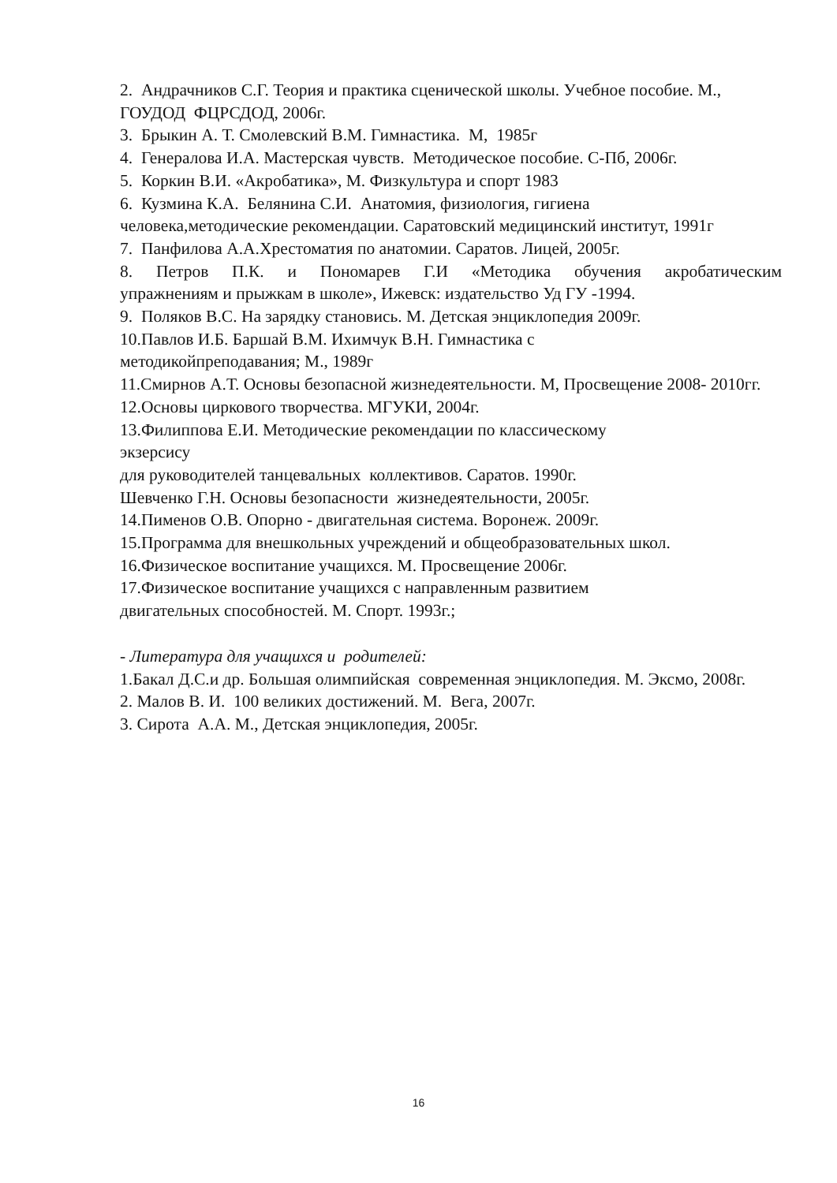2. Андрачников С.Г. Теория и практика сценической школы. Учебное пособие. М., ГОУДОД ФЦРСДОД, 2006г.
3. Брыкин А. Т. Смолевский В.М. Гимнастика. М, 1985г
4. Генералова И.А. Мастерская чувств. Методическое пособие. С-Пб, 2006г.
5. Коркин В.И. «Акробатика», М. Физкультура и спорт 1983
6. Кузмина К.А. Белянина С.И. Анатомия, физиология, гигиена
человека,методические рекомендации. Саратовский медицинский институт, 1991г
7. Панфилова А.А.Хрестоматия по анатомии. Саратов. Лицей, 2005г.
8. Петров П.К. и Пономарев Г.И «Методика обучения акробатическим
упражнениям и прыжкам в школе», Ижевск: издательство Уд ГУ -1994.
9. Поляков В.С. На зарядку становись. М. Детская энциклопедия 2009г.
10.Павлов И.Б. Баршай В.М. Ихимчук В.Н. Гимнастика с
методикойпреподавания; М., 1989г
11.Смирнов А.Т. Основы безопасной жизнедеятельности. М, Просвещение 2008- 2010гг.
12.Основы циркового творчества. МГУКИ, 2004г.
13.Филиппова Е.И. Методические рекомендации по классическому
экзерсису
для руководителей танцевальных коллективов. Саратов. 1990г.
Шевченко Г.Н. Основы безопасности жизнедеятельности, 2005г.
14.Пименов О.В. Опорно - двигательная система. Воронеж. 2009г.
15.Программа для внешкольных учреждений и общеобразовательных школ.
16.Физическое воспитание учащихся. М. Просвещение 2006г.
17.Физическое воспитание учащихся с направленным развитием
двигательных способностей. М. Спорт. 1993г.;
- Литература для учащихся и родителей:
1.Бакал Д.С.и др. Большая олимпийская современная энциклопедия. М. Эксмо, 2008г.
2. Малов В. И. 100 великих достижений. М. Вега, 2007г.
3. Сирота А.А. М., Детская энциклопедия, 2005г.
16